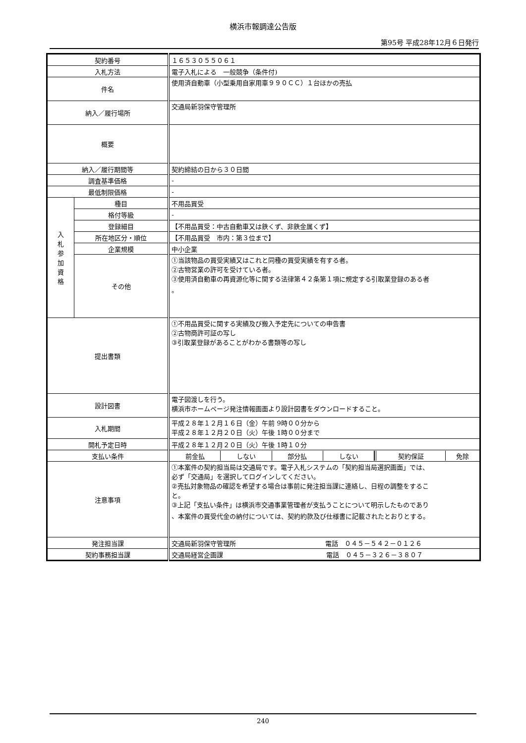横浜市報調達公告版
第95号 平成28年12月６日発行
| 契約番号 | | １６５３０５５０６１ |
| 入札方法 | | 電子入札による 一般競争（条件付) |
| 件名 | | 使用済自動車（小型乗用自家用車９９０ＣＣ）１台ほかの売払 |
| 納入／履行場所 | | 交通局新羽保守管理所 |
| 概要 | | |
| 納入／履行期間等 | | 契約締結の日から３０日間 |
| 調査基準価格 | | - |
| 最低制限価格 | | - |
| 入 札 参 加 資 格 | 種目 | 不用品買受 |
| | 格付等級 | - |
| | 登録細目 | 【不用品買受：中古自動車又は鉄くず、非鉄金属くず】 |
| | 所在地区分・順位 | 【不用品買受 市内：第３位まで】 |
| | 企業規模 | 中小企業 |
| | その他 | ①当該物品の買受実績又はこれと同種の買受実績を有する者。 ②古物営業の許可を受けている者。 ③使用済自動車の再資源化等に関する法律第４２条第１項に規定する引取業登録のある者 。 |
| 提出書類 | | ①不用品買受に関する実績及び搬入予定先についての申告書 ②古物商許可証の写し ③引取業登録があることがわかる書類等の写し |
| 設計図書 | | 電子図渡しを行う。 横浜市ホームページ発注情報画面より設計図書をダウンロードすること。 |
| 入札期間 | | 平成２８年１２月１６日（金）午前 9時００分から 平成２８年１２月２０日（火）午後 1時００分まで |
| 開札予定日時 | | 平成２８年１２月２０日（火）午後 1時１０分 |
| 支払い条件 | | / 前金払 / しない / 部分払 / しない / / 契約保証 / 免除 / |
| 注意事項 | | ①本案件の契約担当局は交通局です。電子入札システムの「契約担当局選択画面」では、 必ず「交通局」を選択してログインしてください。 ②売払対象物品の確認を希望する場合は事前に発注担当課に連絡し、日程の調整をするこ と。 ③上記「支払い条件」は横浜市交通事業管理者が支払うことについて明示したものであり 、本案件の買受代金の納付については、契約約款及び仕様書に記載されたとおりとする。 |
| 発注担当課 | | 交通局新羽保守管理所 電話 ０４５－５４２－０１２６ |
| 契約事務担当課 | | 交通局経営企画課 電話 ０４５－３２６－３８０７ |
240